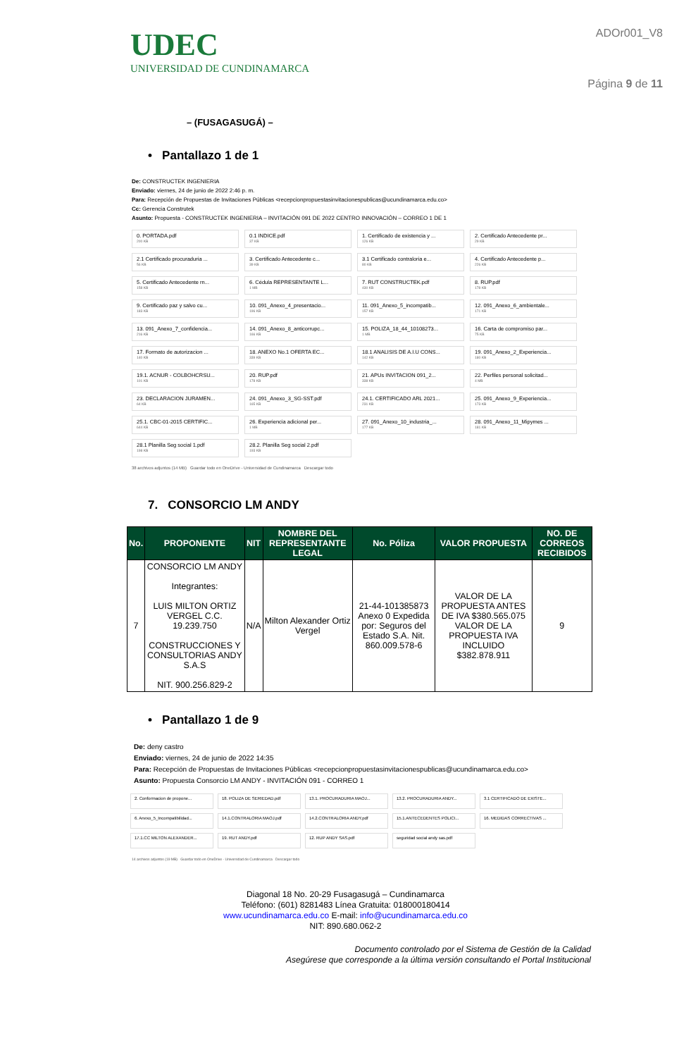UDEC
UNIVERSIDAD DE CUNDINAMARCA
ADOr001_V8
Página 9 de 11
– (FUSAGASUGÁ) –
• Pantallazo 1 de 1
De: CONSTRUCTEK INGENIERIA
Enviado: viernes, 24 de junio de 2022 2:46 p. m.
Para: Recepción de Propuestas de Invitaciones Públicas <recepcionpropuestasinvitacionespublicas@ucundinamarca.edu.co>
Cc: Gerencia Construtek
Asunto: Propuesta - CONSTRUCTEK INGENIERIA – INVITACIÓN 091 DE 2022 CENTRO INNOVACIÓN – CORREO 1 DE 1
0. PORTADA.pdf
200 KB
0.1 INDICE.pdf
37 KB
1. Certificado de existencia y ...
126 KB
2. Certificado Antecedente pr...
29 KB
2.1 Certificado procuraduria ...
56 KB
3. Certificado Antecedente c...
39 KB
3.1 Certificado contraloria e...
80 KB
4. Certificado Antecedente p...
226 KB
5. Certificado Antecedente rn...
158 KB
6. Cédula REPRESENTANTE L...
1 MB
7. RUT CONSTRUCTEK.pdf
430 KB
8. RUP.pdf
178 KB
9. Certificado paz y salvo cu...
183 KB
10. 091_Anexo_4_presentacio...
196 KB
11. 091_Anexo_5_incompatib...
157 KB
12. 091_Anexo_6_ambientale...
171 KB
13. 091_Anexo_7_confidencia...
216 KB
14. 091_Anexo_8_anticorrupc...
166 KB
15. POLIZA_18_44_10108273...
1 MB
16. Carta de compromiso par...
75 KB
17. Formato de autorizacion ...
140 KB
18. ANEXO No.1 OFERTA EC...
339 KB
18.1 ANALISIS DE A.I.U CONS...
142 KB
19. 091_Anexo_2_Experiencia...
180 KB
19.1. ACNUR - COLBOHCRSU...
101 KB
20. RUP.pdf
178 KB
21. APUs INVITACION 091_2...
338 KB
22. Perfiles personal solicitad...
4 MB
23. DECLARACION JURAMEN...
64 KB
24. 091_Anexo_3_SG-SST.pdf
165 KB
24.1. CERTIFICADO ARL 2021...
231 KB
25. 091_Anexo_9_Experiencia...
173 KB
25.1. CBC-01-2015 CERTIFIC...
644 KB
26. Experiencia adicional per...
1 MB
27. 091_Anexo_10_industria_...
177 KB
28. 091_Anexo_11_Mipymes ...
181 KB
28.1 Planilla Seg social 1.pdf
198 KB
28.2. Planilla Seg social 2.pdf
193 KB
38 archivos adjuntos (14 MB) Guardar todo en OneDrive - Universidad de Cundinamarca Descargar todo
7. CONSORCIO LM ANDY
| No. | PROPONENTE | NIT | NOMBRE DEL REPRESENTANTE LEGAL | No. Póliza | VALOR PROPUESTA | NO. DE CORREOS RECIBIDOS |
| --- | --- | --- | --- | --- | --- | --- |
| 7 | CONSORCIO LM ANDY Integrantes: LUIS MILTON ORTIZ VERGEL C.C. 19.239.750 CONSTRUCCIONES Y CONSULTORIAS ANDY S.A.S NIT. 900.256.829-2 | N/A | Milton Alexander Ortiz Vergel | 21-44-101385873 Anexo 0 Expedida por: Seguros del Estado S.A. Nit. 860.009.578-6 | VALOR DE LA PROPUESTA ANTES DE IVA $380.565.075 VALOR DE LA PROPUESTA IVA INCLUIDO $382.878.911 | 9 |
• Pantallazo 1 de 9
De: deny castro
Enviado: viernes, 24 de junio de 2022 14:35
Para: Recepción de Propuestas de Invitaciones Públicas <recepcionpropuestasinvitacionespublicas@ucundinamarca.edu.co>
Asunto: Propuesta Consorcio LM ANDY - INVITACIÓN 091 - CORREO 1
2. Conformacion de propone...
18. POLIZA DE SERIEDAD.pdf
13.1. PROCURADURIA MAOJ...
13.2. PROCURADURIA ANDY...
3.1 CERTIFICADO DE EXISTE...
6. Anexo_5_Incompatibilidad...
14.1.CONTRALORIA MAOJ.pdf
14.2.CONTRALORIA ANDY.pdf
15.1.ANTECEDENTES POLICI...
16. MEDIDAS CORRECTIVAS ...
17.1.CC MILTON ALEXANDER...
19. RUT ANDY.pdf
12. RUP ANDY SAS.pdf
seguridad social andy sas.pdf
14 archivos adjuntos (19 MB) Guardar todo en OneDrive - Universidad de Cundinamarca Descargar todo
Diagonal 18 No. 20-29 Fusagasugá – Cundinamarca
Teléfono: (601) 8281483 Línea Gratuita: 018000180414
www.ucundinamarca.edu.co E-mail: info@ucundinamarca.edu.co
NIT: 890.680.062-2
Documento controlado por el Sistema de Gestión de la Calidad
Asegúrese que corresponde a la última versión consultando el Portal Institucional